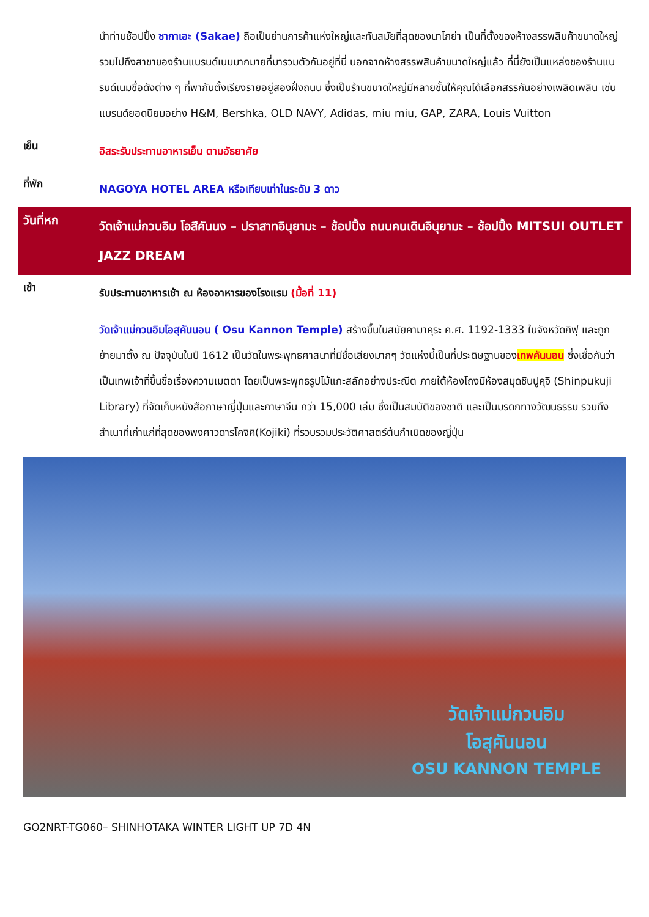นำท่านช้อปปิ้ง ซากาเอะ (Sakae) ถือเป็นย่านการค้าแห่งใหญ่และทันสมัยที่สุดของนาโกย่า เป็นที่ตั้งของห้างสรรพสินค้าขนาดใหญ่ รวมไปถึงสาขาของร้านแบรนด์เนมมากมายที่มารวมตัวกันอยู่ที่นี่ นอกจากห้างสรรพสินค้าขนาดใหญ่แล้ว ที่นี่ยังเป็นแหล่งของร้านแบรนด์เนมชื่อดังต่าง ๆ ที่พากันตั้งเรียงรายอยู่สองฝั่งถนน ซึ่งเป็นร้านขนาดใหญ่มีหลายชั้นให้คุณได้เลือกสรรกันอย่างเพลิดเพลิน เช่น แบรนด์ยอดนิยมอย่าง H&M, Bershka, OLD NAVY, Adidas, miu miu, GAP, ZARA, Louis Vuitton
เย็น
อิสระรับประทานอาหารเย็น ตามอัธยาศัย
ที่พัก
NAGOYA HOTEL AREA หรือเทียบเท่าในระดับ 3 ดาว
วันที่หก
วัดเจ้าแม่กวนอิม โอสึคันนง – ปราสาทอินุยามะ – ช้อปปิ้ง ถนนคนเดินอินุยามะ – ช้อปปิ้ง MITSUI OUTLET JAZZ DREAM
เช้า
รับประทานอาหารเช้า ณ ห้องอาหารของโรงแรม (มื้อที่ 11)
วัดเจ้าแม่กวนอิมโอสุคันนอน ( Osu Kannon Temple) สร้างขึ้นในสมัยคามาคุระ ค.ศ. 1192-1333 ในจังหวัดกิฟุ และถูกย้ายมาตั้ง ณ ปัจจุบันในปี 1612 เป็นวัดในพระพุทธศาสนาที่มีชื่อเสียงมากๆ วัดแห่งนี้เป็นที่ประดิษฐานของเทพคันนอน ซึ่งเชื่อกันว่าเป็นเทพเจ้าที่ขึ้นชื่อเรื่องความเมตตา โดยเป็นพระพุทธรูปไม้แกะสลักอย่างประณีต ภายใต้ห้องโถงมีห้องสมุดชินปูคุจิ (Shinpukuji Library) ที่จัดเก็บหนังสือภาษาญี่ปุ่นและภาษาจีน กว่า 15,000 เล่ม ซึ่งเป็นสมบัติของชาติ และเป็นมรดกทางวัฒนธรรม รวมถึงสำเนาที่เก่าแก่ที่สุดของพงศาวดารโคจิคิ(Kojiki) ที่รวบรวมประวัติศาสตร์ต้นกำเนิดของญี่ปุ่น
วัดเจ้าแม่กวนอิม
โอสุคันนอน
OSU KANNON TEMPLE
GO2NRT-TG060– SHINHOTAKA WINTER LIGHT UP 7D 4N